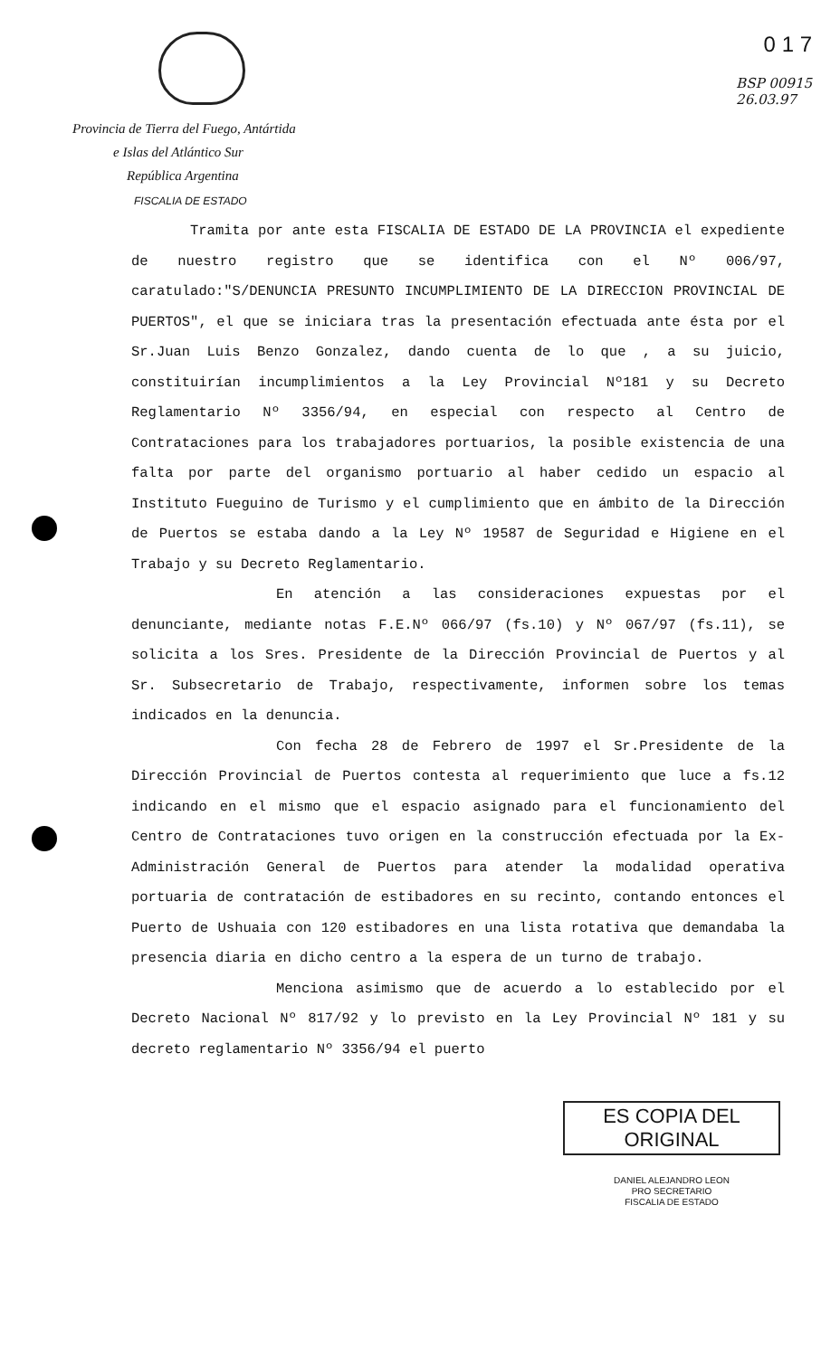0 1 7
BSP 00915
26.03.97
Provincia de Tierra del Fuego, Antártida
e Islas del Atlántico Sur
República Argentina
FISCALIA DE ESTADO
Tramita por ante esta FISCALIA DE ESTADO DE LA PROVINCIA el expediente de nuestro registro que se identifica con el Nº 006/97, caratulado:"S/DENUNCIA PRESUNTO INCUMPLIMIENTO DE LA DIRECCION PROVINCIAL DE PUERTOS", el que se iniciara tras la presentación efectuada ante ésta por el Sr.Juan Luis Benzo Gonzalez, dando cuenta de lo que , a su juicio, constituirían incumplimientos a la Ley Provincial Nº181 y su Decreto Reglamentario Nº 3356/94, en especial con respecto al Centro de Contrataciones para los trabajadores portuarios, la posible existencia de una falta por parte del organismo portuario al haber cedido un espacio al Instituto Fueguino de Turismo y el cumplimiento que en ámbito de la Dirección de Puertos se estaba dando a la Ley Nº 19587 de Seguridad e Higiene en el Trabajo y su Decreto Reglamentario.
En atención a las consideraciones expuestas por el denunciante, mediante notas F.E.Nº 066/97 (fs.10) y Nº 067/97 (fs.11), se solicita a los Sres. Presidente de la Dirección Provincial de Puertos y al Sr. Subsecretario de Trabajo, respectivamente, informen sobre los temas indicados en la denuncia.
Con fecha 28 de Febrero de 1997 el Sr.Presidente de la Dirección Provincial de Puertos contesta al requerimiento que luce a fs.12 indicando en el mismo que el espacio asignado para el funcionamiento del Centro de Contrataciones tuvo origen en la construcción efectuada por la Ex-Administración General de Puertos para atender la modalidad operativa portuaria de contratación de estibadores en su recinto, contando entonces el Puerto de Ushuaia con 120 estibadores en una lista rotativa que demandaba la presencia diaria en dicho centro a la espera de un turno de trabajo.
Menciona asimismo que de acuerdo a lo establecido por el Decreto Nacional Nº 817/92 y lo previsto en la Ley Provincial Nº 181 y su decreto reglamentario Nº 3356/94 el puerto
ES COPIA DEL ORIGINAL
DANIEL ALEJANDRO LEON
PRO SECRETARIO
FISCALIA DE ESTADO